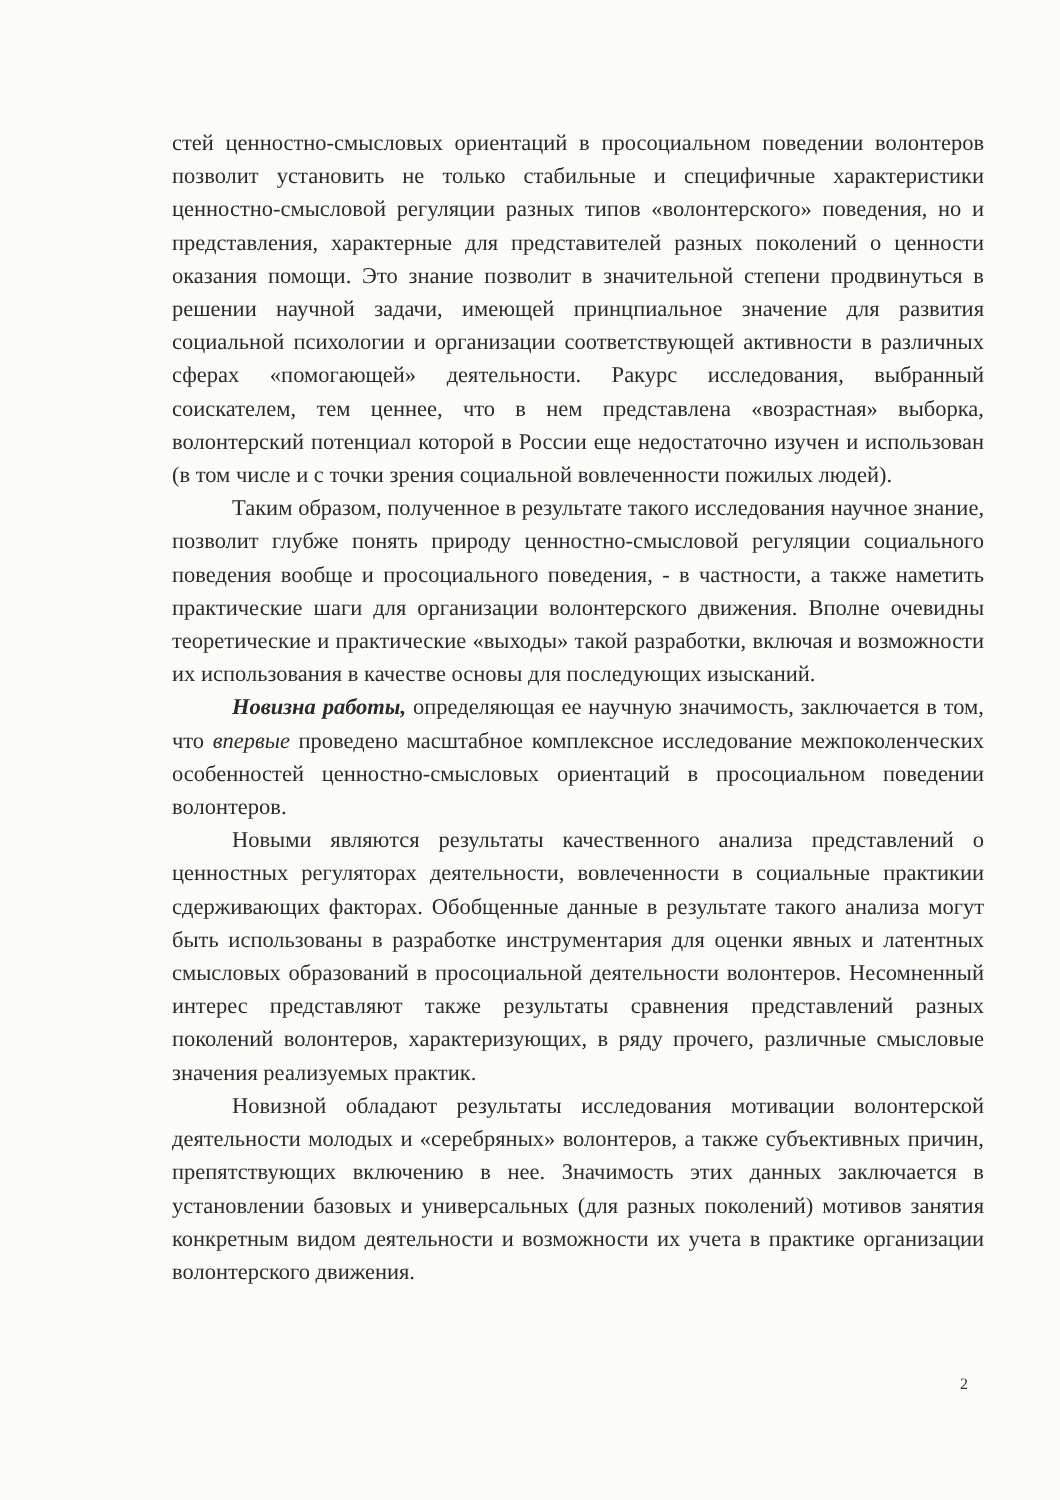стей ценностно-смысловых ориентаций в просоциальном поведении волонтеров позволит установить не только стабильные и специфичные характеристики ценностно-смысловой регуляции разных типов «волонтерского» поведения, но и представления, характерные для представителей разных поколений о ценности оказания помощи. Это знание позволит в значительной степени продвинуться в решении научной задачи, имеющей принцпиальное значение для развития социальной психологии и организации соответствующей активности в различных сферах «помогающей» деятельности. Ракурс исследования, выбранный соискателем, тем ценнее, что в нем представлена «возрастная» выборка, волонтерский потенциал которой в России еще недостаточно изучен и использован (в том числе и с точки зрения социальной вовлеченности пожилых людей).
Таким образом, полученное в результате такого исследования научное знание, позволит глубже понять природу ценностно-смысловой регуляции социального поведения вообще и просоциального поведения, - в частности, а также наметить практические шаги для организации волонтерского движения. Вполне очевидны теоретические и практические «выходы» такой разработки, включая и возможности их использования в качестве основы для последующих изысканий.
Новизна работы, определяющая ее научную значимость, заключается в том, что впервые проведено масштабное комплексное исследование межпоколенческих особенностей ценностно-смысловых ориентаций в просоциальном поведении волонтеров.
Новыми являются результаты качественного анализа представлений о ценностных регуляторах деятельности, вовлеченности в социальные практикии сдерживающих факторах. Обобщенные данные в результате такого анализа могут быть использованы в разработке инструментария для оценки явных и латентных смысловых образований в просоциальной деятельности волонтеров. Несомненный интерес представляют также результаты сравнения представлений разных поколений волонтеров, характеризующих, в ряду прочего, различные смысловые значения реализуемых практик.
Новизной обладают результаты исследования мотивации волонтерской деятельности молодых и «серебряных» волонтеров, а также субъективных причин, препятствующих включению в нее. Значимость этих данных заключается в установлении базовых и универсальных (для разных поколений) мотивов занятия конкретным видом деятельности и возможности их учета в практике организации волонтерского движения.
2